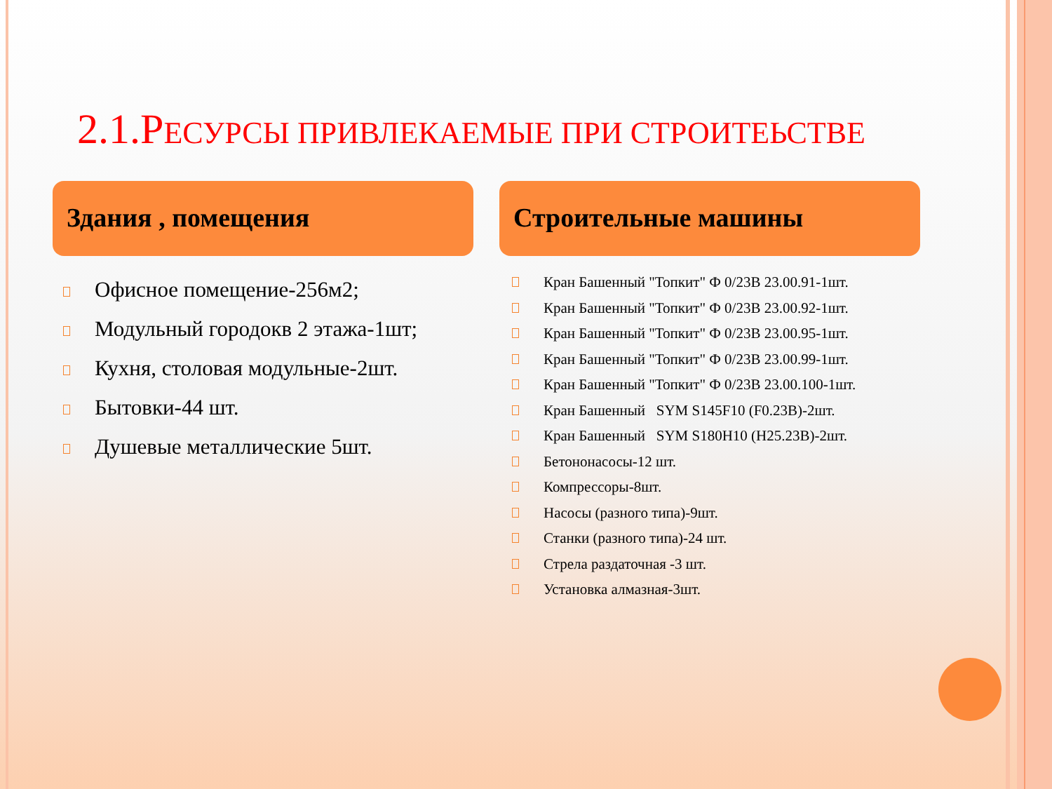2.1.РЕСУРСЫ ПРИВЛЕКАЕМЫЕ ПРИ СТРОИТЕЬСТВЕ
Здания , помещения
Офисное помещение-256м2;
Модульный городокв 2 этажа-1шт;
Кухня, столовая модульные-2шт.
Бытовки-44 шт.
Душевые металлические 5шт.
Строительные машины
Кран Башенный "Топкит" Ф 0/23В 23.00.91-1шт.
Кран Башенный "Топкит" Ф 0/23В 23.00.92-1шт.
Кран Башенный "Топкит" Ф 0/23В 23.00.95-1шт.
Кран Башенный "Топкит" Ф 0/23В 23.00.99-1шт.
Кран Башенный "Топкит" Ф 0/23В 23.00.100-1шт.
Кран Башенный SYM S145F10 (F0.23B)-2шт.
Кран Башенный SYM S180H10 (H25.23B)-2шт.
Бетононасосы-12 шт.
Компрессоры-8шт.
Насосы (разного типа)-9шт.
Станки (разного типа)-24 шт.
Стрела раздаточная -3 шт.
Установка алмазная-3шт.